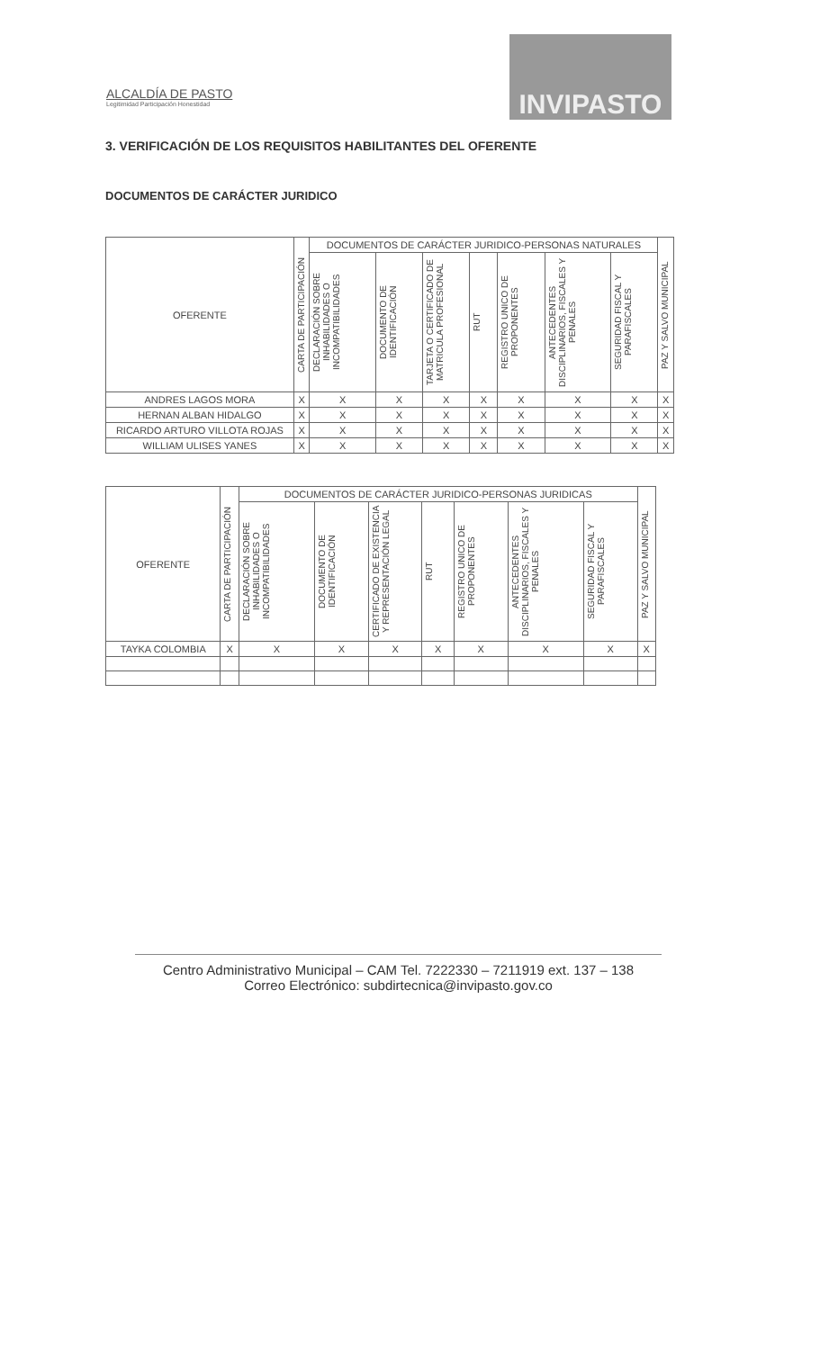ALCALDÍA DE PASTO
Legitimidad Participación Honestidad
INVIPASTO
3. VERIFICACIÓN DE LOS REQUISITOS HABILITANTES DEL OFERENTE
DOCUMENTOS DE CARÁCTER JURIDICO
| OFERENTE | CARTA DE PARTICIPACIÓN | DOCUMENTOS DE CARÁCTER JURIDICO-PERSONAS NATURALES | | | | | | | PAZ Y SALVO MUNICIPAL |
| --- | --- | --- | --- | --- | --- | --- | --- | --- | --- |
| | | DECLARACIÓN SOBRE INHABILIDADES O INCOMPATIBILIDADES | DOCUMENTO DE IDENTIFICACIÓN | TARJETA O CERTIFICADO DE MATRICULA PROFESIONAL | RUT | REGISTRO UNICO DE PROPONENTES | ANTECEDENTES DISCIPLINARIOS, FISCALES Y PENALES | SEGURIDAD FISCAL Y PARAFISCALES | |
| ANDRES LAGOS MORA | X | X | X | X | X | X | X | X | X |
| HERNAN ALBAN HIDALGO | X | X | X | X | X | X | X | X | X |
| RICARDO ARTURO VILLOTA ROJAS | X | X | X | X | X | X | X | X | X |
| WILLIAM ULISES YANES | X | X | X | X | X | X | X | X | X |
| OFERENTE | CARTA DE PARTICIPACIÓN | DOCUMENTOS DE CARÁCTER JURIDICO-PERSONAS JURIDICAS | | | | | | | PAZ Y SALVO MUNICIPAL |
| --- | --- | --- | --- | --- | --- | --- | --- | --- | --- |
| | | DECLARACIÓN SOBRE INHABILIDADES O INCOMPATIBILIDADES | DOCUMENTO DE IDENTIFICACIÓN | CERTIFICADO DE EXISTENCIA Y REPRESENTACIÓN LEGAL | RUT | REGISTRO UNICO DE PROPONENTES | ANTECEDENTES DISCIPLINARIOS, FISCALES Y PENALES | SEGURIDAD FISCAL Y PARAFISCALES | |
| TAYKA COLOMBIA | X | X | X | X | X | X | X | X | X |
Centro Administrativo Municipal – CAM Tel. 7222330 – 7211919 ext. 137 – 138
Correo Electrónico: subdirtecnica@invipasto.gov.co